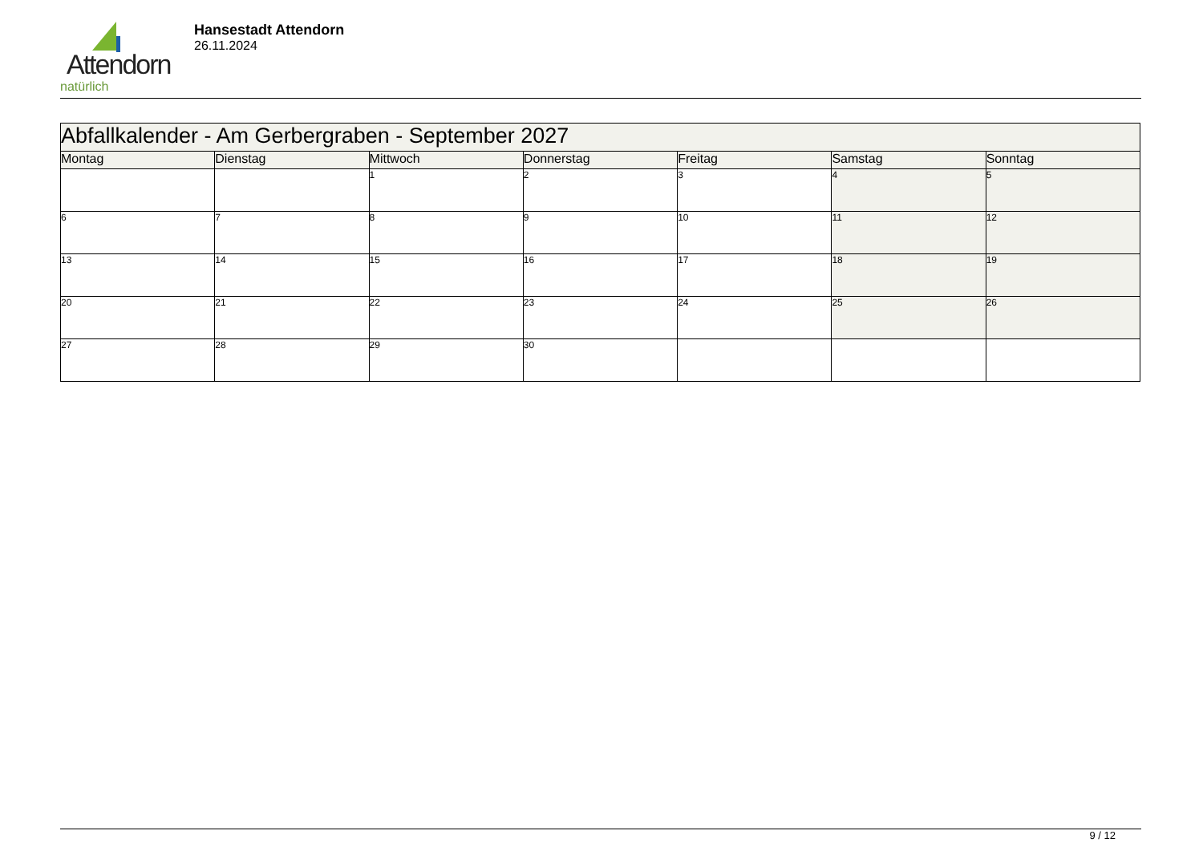Attendorn
natürlich
Hansestadt Attendorn
26.11.2024
| Abfallkalender - Am Gerbergraben - September 2027 | | | | | | |
| Montag | Dienstag | Mittwoch | Donnerstag | Freitag | Samstag | Sonntag |
| | | 1 | 2 | 3 | 4 | 5 |
| 6 | 7 | 8 | 9 | 10 | 11 | 12 |
| 13 | 14 | 15 | 16 | 17 | 18 | 19 |
| 20 | 21 | 22 | 23 | 24 | 25 | 26 |
| 27 | 28 | 29 | 30 | | | |
9 / 12